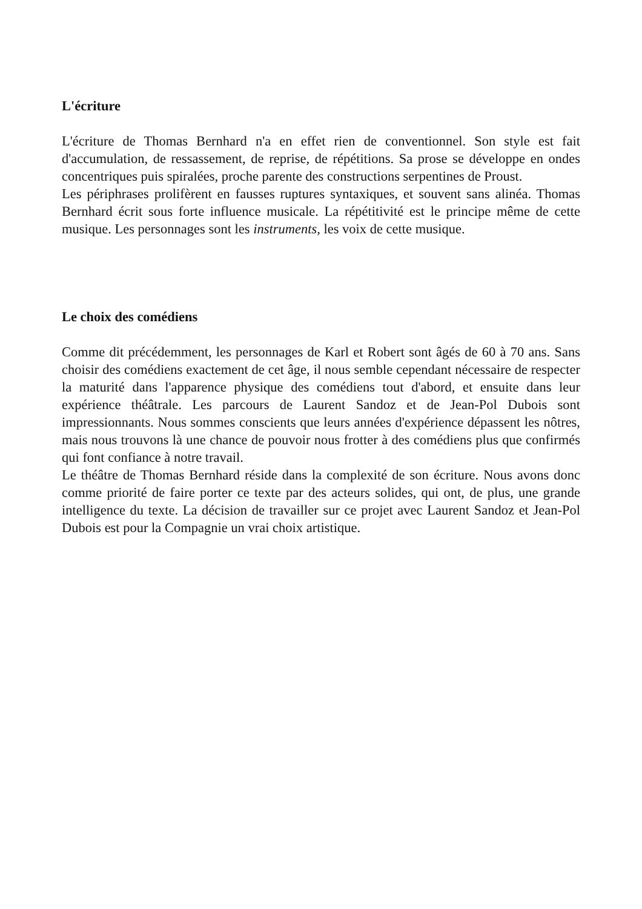L'écriture
L'écriture de Thomas Bernhard n'a en effet rien de conventionnel. Son style est fait d'accumulation, de ressassement, de reprise, de répétitions. Sa prose se développe en ondes concentriques puis spiralées, proche parente des constructions serpentines de Proust.
Les périphrases prolifèrent en fausses ruptures syntaxiques, et souvent sans alinéa. Thomas Bernhard écrit sous forte influence musicale. La répétitivité est le principe même de cette musique. Les personnages sont les instruments, les voix de cette musique.
Le choix des comédiens
Comme dit précédemment, les personnages de Karl et Robert sont âgés de 60 à 70 ans. Sans choisir des comédiens exactement de cet âge, il nous semble cependant nécessaire de respecter la maturité dans l'apparence physique des comédiens tout d'abord, et ensuite dans leur expérience théâtrale. Les parcours de Laurent Sandoz et de Jean-Pol Dubois sont impressionnants. Nous sommes conscients que leurs années d'expérience dépassent les nôtres, mais nous trouvons là une chance de pouvoir nous frotter à des comédiens plus que confirmés qui font confiance à notre travail.
Le théâtre de Thomas Bernhard réside dans la complexité de son écriture. Nous avons donc comme priorité de faire porter ce texte par des acteurs solides, qui ont, de plus, une grande intelligence du texte. La décision de travailler sur ce projet avec Laurent Sandoz et Jean-Pol Dubois est pour la Compagnie un vrai choix artistique.